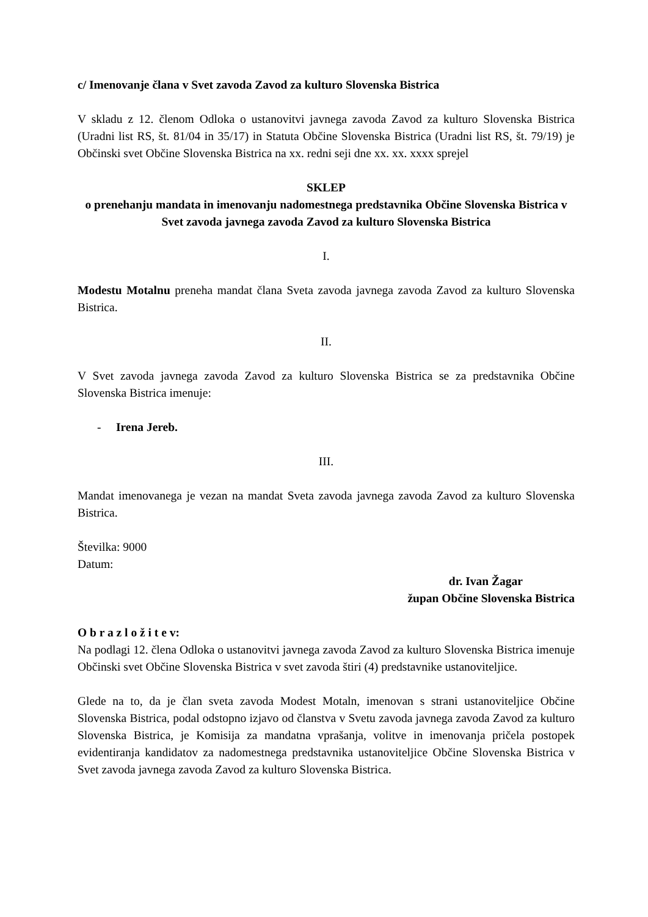c/ Imenovanje člana v Svet zavoda Zavod za kulturo Slovenska Bistrica
V skladu z 12. členom Odloka o ustanovitvi javnega zavoda Zavod za kulturo Slovenska Bistrica (Uradni list RS, št. 81/04 in 35/17) in Statuta Občine Slovenska Bistrica (Uradni list RS, št. 79/19) je Občinski svet Občine Slovenska Bistrica na xx. redni seji dne xx. xx. xxxx sprejel
SKLEP
o prenehanju mandata in imenovanju nadomestnega predstavnika Občine Slovenska Bistrica v Svet zavoda javnega zavoda Zavod za kulturo Slovenska Bistrica
I.
Modestu Motalnu preneha mandat člana Sveta zavoda javnega zavoda Zavod za kulturo Slovenska Bistrica.
II.
V Svet zavoda javnega zavoda Zavod za kulturo Slovenska Bistrica se za predstavnika Občine Slovenska Bistrica imenuje:
- Irena Jereb.
III.
Mandat imenovanega je vezan na mandat Sveta zavoda javnega zavoda Zavod za kulturo Slovenska Bistrica.
Številka: 9000
Datum:
dr. Ivan Žagar
župan Občine Slovenska Bistrica
O b r a z l o ž i t e v:
Na podlagi 12. člena Odloka o ustanovitvi javnega zavoda Zavod za kulturo Slovenska Bistrica imenuje Občinski svet Občine Slovenska Bistrica v svet zavoda štiri (4) predstavnike ustanoviteljice.
Glede na to, da je član sveta zavoda Modest Motaln, imenovan s strani ustanoviteljice Občine Slovenska Bistrica, podal odstopno izjavo od članstva v Svetu zavoda javnega zavoda Zavod za kulturo Slovenska Bistrica, je Komisija za mandatna vprašanja, volitve in imenovanja pričela postopek evidentiranja kandidatov za nadomestnega predstavnika ustanoviteljice Občine Slovenska Bistrica v Svet zavoda javnega zavoda Zavod za kulturo Slovenska Bistrica.